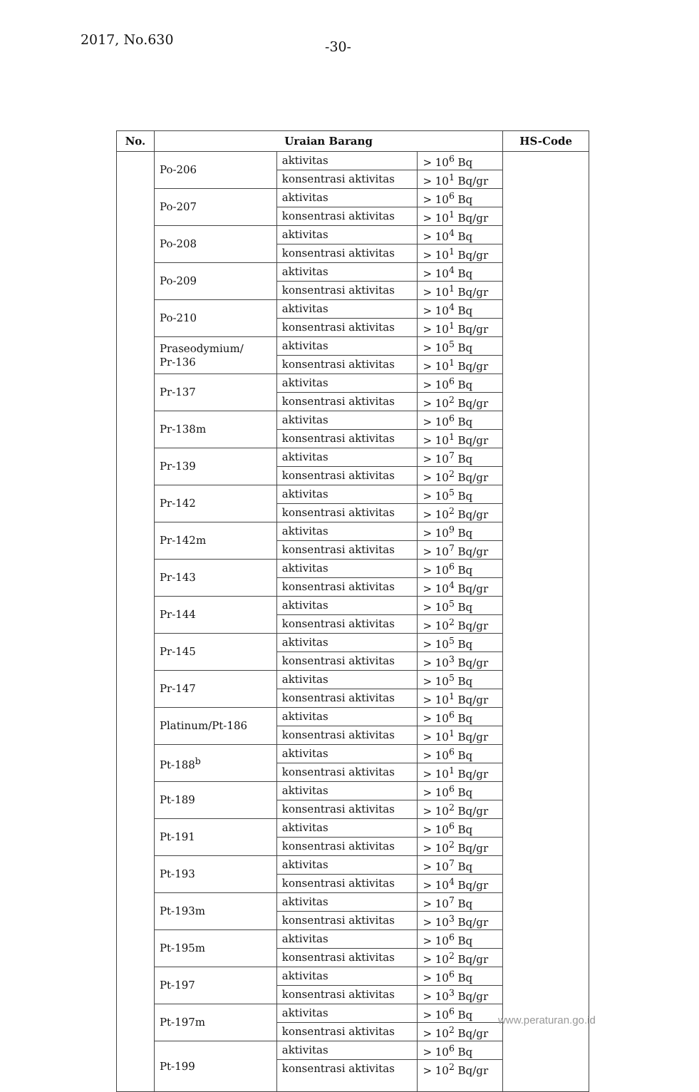2017, No.630 -30-
| No. | Uraian Barang | | | HS-Code |
| --- | --- | --- | --- | --- |
| | Po-206 | aktivitas | > 10<sup>6</sup> Bq | |
| | | konsentrasi aktivitas | > 10<sup>1</sup> Bq/gr | |
| | Po-207 | aktivitas | > 10<sup>6</sup> Bq | |
| | | konsentrasi aktivitas | > 10<sup>1</sup> Bq/gr | |
| | Po-208 | aktivitas | > 10<sup>4</sup> Bq | |
| | | konsentrasi aktivitas | > 10<sup>1</sup> Bq/gr | |
| | Po-209 | aktivitas | > 10<sup>4</sup> Bq | |
| | | konsentrasi aktivitas | > 10<sup>1</sup> Bq/gr | |
| | Po-210 | aktivitas | > 10<sup>4</sup> Bq | |
| | | konsentrasi aktivitas | > 10<sup>1</sup> Bq/gr | |
| | Praseodymium/ Pr-136 | aktivitas | > 10<sup>5</sup> Bq | |
| | | konsentrasi aktivitas | > 10<sup>1</sup> Bq/gr | |
| | Pr-137 | aktivitas | > 10<sup>6</sup> Bq | |
| | | konsentrasi aktivitas | > 10<sup>2</sup> Bq/gr | |
| | Pr-138m | aktivitas | > 10<sup>6</sup> Bq | |
| | | konsentrasi aktivitas | > 10<sup>1</sup> Bq/gr | |
| | Pr-139 | aktivitas | > 10<sup>7</sup> Bq | |
| | | konsentrasi aktivitas | > 10<sup>2</sup> Bq/gr | |
| | Pr-142 | aktivitas | > 10<sup>5</sup> Bq | |
| | | konsentrasi aktivitas | > 10<sup>2</sup> Bq/gr | |
| | Pr-142m | aktivitas | > 10<sup>9</sup> Bq | |
| | | konsentrasi aktivitas | > 10<sup>7</sup> Bq/gr | |
| | Pr-143 | aktivitas | > 10<sup>6</sup> Bq | |
| | | konsentrasi aktivitas | > 10<sup>4</sup> Bq/gr | |
| | Pr-144 | aktivitas | > 10<sup>5</sup> Bq | |
| | | konsentrasi aktivitas | > 10<sup>2</sup> Bq/gr | |
| | Pr-145 | aktivitas | > 10<sup>5</sup> Bq | |
| | | konsentrasi aktivitas | > 10<sup>3</sup> Bq/gr | |
| | Pr-147 | aktivitas | > 10<sup>5</sup> Bq | |
| | | konsentrasi aktivitas | > 10<sup>1</sup> Bq/gr | |
| | Platinum/Pt-186 | aktivitas | > 10<sup>6</sup> Bq | |
| | | konsentrasi aktivitas | > 10<sup>1</sup> Bq/gr | |
| | Pt-188<sup>b</sup> | aktivitas | > 10<sup>6</sup> Bq | |
| | | konsentrasi aktivitas | > 10<sup>1</sup> Bq/gr | |
| | Pt-189 | aktivitas | > 10<sup>6</sup> Bq | |
| | | konsentrasi aktivitas | > 10<sup>2</sup> Bq/gr | |
| | Pt-191 | aktivitas | > 10<sup>6</sup> Bq | |
| | | konsentrasi aktivitas | > 10<sup>2</sup> Bq/gr | |
| | Pt-193 | aktivitas | > 10<sup>7</sup> Bq | |
| | | konsentrasi aktivitas | > 10<sup>4</sup> Bq/gr | |
| | Pt-193m | aktivitas | > 10<sup>7</sup> Bq | |
| | | konsentrasi aktivitas | > 10<sup>3</sup> Bq/gr | |
| | Pt-195m | aktivitas | > 10<sup>6</sup> Bq | |
| | | konsentrasi aktivitas | > 10<sup>2</sup> Bq/gr | |
| | Pt-197 | aktivitas | > 10<sup>6</sup> Bq | |
| | | konsentrasi aktivitas | > 10<sup>3</sup> Bq/gr | |
| | Pt-197m | aktivitas | > 10<sup>6</sup> Bq | |
| | | konsentrasi aktivitas | > 10<sup>2</sup> Bq/gr | |
| | Pt-199 | aktivitas | > 10<sup>6</sup> Bq | |
| | | konsentrasi aktivitas | > 10<sup>2</sup> Bq/gr | |
www.peraturan.go.id